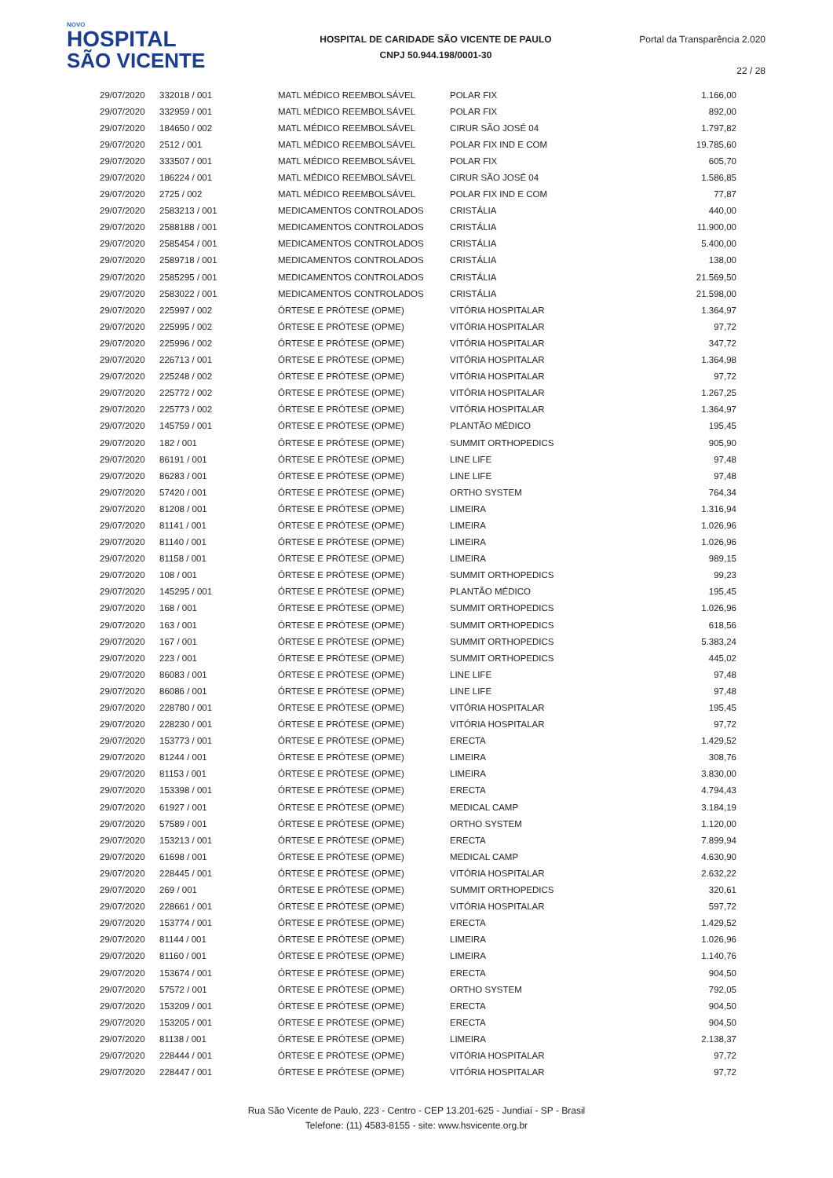NOVO
HOSPITAL
SÃO VICENTE
HOSPITAL DE CARIDADE SÃO VICENTE DE PAULO
CNPJ 50.944.198/0001-30
Portal da Transparência 2.020
22 / 28
| 29/07/2020 | 332018 / 001 | MATL MÉDICO REEMBOLSÁVEL | POLAR FIX | 1.166,00 |
| 29/07/2020 | 332959 / 001 | MATL MÉDICO REEMBOLSÁVEL | POLAR FIX | 892,00 |
| 29/07/2020 | 184650 / 002 | MATL MÉDICO REEMBOLSÁVEL | CIRUR SÃO JOSÉ 04 | 1.797,82 |
| 29/07/2020 | 2512 / 001 | MATL MÉDICO REEMBOLSÁVEL | POLAR FIX IND E COM | 19.785,60 |
| 29/07/2020 | 333507 / 001 | MATL MÉDICO REEMBOLSÁVEL | POLAR FIX | 605,70 |
| 29/07/2020 | 186224 / 001 | MATL MÉDICO REEMBOLSÁVEL | CIRUR SÃO JOSÉ 04 | 1.586,85 |
| 29/07/2020 | 2725 / 002 | MATL MÉDICO REEMBOLSÁVEL | POLAR FIX IND E COM | 77,87 |
| 29/07/2020 | 2583213 / 001 | MEDICAMENTOS CONTROLADOS | CRISTÁLIA | 440,00 |
| 29/07/2020 | 2588188 / 001 | MEDICAMENTOS CONTROLADOS | CRISTÁLIA | 11.900,00 |
| 29/07/2020 | 2585454 / 001 | MEDICAMENTOS CONTROLADOS | CRISTÁLIA | 5.400,00 |
| 29/07/2020 | 2589718 / 001 | MEDICAMENTOS CONTROLADOS | CRISTÁLIA | 138,00 |
| 29/07/2020 | 2585295 / 001 | MEDICAMENTOS CONTROLADOS | CRISTÁLIA | 21.569,50 |
| 29/07/2020 | 2583022 / 001 | MEDICAMENTOS CONTROLADOS | CRISTÁLIA | 21.598,00 |
| 29/07/2020 | 225997 / 002 | ÓRTESE E PRÓTESE (OPME) | VITÓRIA HOSPITALAR | 1.364,97 |
| 29/07/2020 | 225995 / 002 | ÓRTESE E PRÓTESE (OPME) | VITÓRIA HOSPITALAR | 97,72 |
| 29/07/2020 | 225996 / 002 | ÓRTESE E PRÓTESE (OPME) | VITÓRIA HOSPITALAR | 347,72 |
| 29/07/2020 | 226713 / 001 | ÓRTESE E PRÓTESE (OPME) | VITÓRIA HOSPITALAR | 1.364,98 |
| 29/07/2020 | 225248 / 002 | ÓRTESE E PRÓTESE (OPME) | VITÓRIA HOSPITALAR | 97,72 |
| 29/07/2020 | 225772 / 002 | ÓRTESE E PRÓTESE (OPME) | VITÓRIA HOSPITALAR | 1.267,25 |
| 29/07/2020 | 225773 / 002 | ÓRTESE E PRÓTESE (OPME) | VITÓRIA HOSPITALAR | 1.364,97 |
| 29/07/2020 | 145759 / 001 | ÓRTESE E PRÓTESE (OPME) | PLANTÃO MÉDICO | 195,45 |
| 29/07/2020 | 182 / 001 | ÓRTESE E PRÓTESE (OPME) | SUMMIT ORTHOPEDICS | 905,90 |
| 29/07/2020 | 86191 / 001 | ÓRTESE E PRÓTESE (OPME) | LINE LIFE | 97,48 |
| 29/07/2020 | 86283 / 001 | ÓRTESE E PRÓTESE (OPME) | LINE LIFE | 97,48 |
| 29/07/2020 | 57420 / 001 | ÓRTESE E PRÓTESE (OPME) | ORTHO SYSTEM | 764,34 |
| 29/07/2020 | 81208 / 001 | ÓRTESE E PRÓTESE (OPME) | LIMEIRA | 1.316,94 |
| 29/07/2020 | 81141 / 001 | ÓRTESE E PRÓTESE (OPME) | LIMEIRA | 1.026,96 |
| 29/07/2020 | 81140 / 001 | ÓRTESE E PRÓTESE (OPME) | LIMEIRA | 1.026,96 |
| 29/07/2020 | 81158 / 001 | ÓRTESE E PRÓTESE (OPME) | LIMEIRA | 989,15 |
| 29/07/2020 | 108 / 001 | ÓRTESE E PRÓTESE (OPME) | SUMMIT ORTHOPEDICS | 99,23 |
| 29/07/2020 | 145295 / 001 | ÓRTESE E PRÓTESE (OPME) | PLANTÃO MÉDICO | 195,45 |
| 29/07/2020 | 168 / 001 | ÓRTESE E PRÓTESE (OPME) | SUMMIT ORTHOPEDICS | 1.026,96 |
| 29/07/2020 | 163 / 001 | ÓRTESE E PRÓTESE (OPME) | SUMMIT ORTHOPEDICS | 618,56 |
| 29/07/2020 | 167 / 001 | ÓRTESE E PRÓTESE (OPME) | SUMMIT ORTHOPEDICS | 5.383,24 |
| 29/07/2020 | 223 / 001 | ÓRTESE E PRÓTESE (OPME) | SUMMIT ORTHOPEDICS | 445,02 |
| 29/07/2020 | 86083 / 001 | ÓRTESE E PRÓTESE (OPME) | LINE LIFE | 97,48 |
| 29/07/2020 | 86086 / 001 | ÓRTESE E PRÓTESE (OPME) | LINE LIFE | 97,48 |
| 29/07/2020 | 228780 / 001 | ÓRTESE E PRÓTESE (OPME) | VITÓRIA HOSPITALAR | 195,45 |
| 29/07/2020 | 228230 / 001 | ÓRTESE E PRÓTESE (OPME) | VITÓRIA HOSPITALAR | 97,72 |
| 29/07/2020 | 153773 / 001 | ÓRTESE E PRÓTESE (OPME) | ERECTA | 1.429,52 |
| 29/07/2020 | 81244 / 001 | ÓRTESE E PRÓTESE (OPME) | LIMEIRA | 308,76 |
| 29/07/2020 | 81153 / 001 | ÓRTESE E PRÓTESE (OPME) | LIMEIRA | 3.830,00 |
| 29/07/2020 | 153398 / 001 | ÓRTESE E PRÓTESE (OPME) | ERECTA | 4.794,43 |
| 29/07/2020 | 61927 / 001 | ÓRTESE E PRÓTESE (OPME) | MEDICAL CAMP | 3.184,19 |
| 29/07/2020 | 57589 / 001 | ÓRTESE E PRÓTESE (OPME) | ORTHO SYSTEM | 1.120,00 |
| 29/07/2020 | 153213 / 001 | ÓRTESE E PRÓTESE (OPME) | ERECTA | 7.899,94 |
| 29/07/2020 | 61698 / 001 | ÓRTESE E PRÓTESE (OPME) | MEDICAL CAMP | 4.630,90 |
| 29/07/2020 | 228445 / 001 | ÓRTESE E PRÓTESE (OPME) | VITÓRIA HOSPITALAR | 2.632,22 |
| 29/07/2020 | 269 / 001 | ÓRTESE E PRÓTESE (OPME) | SUMMIT ORTHOPEDICS | 320,61 |
| 29/07/2020 | 228661 / 001 | ÓRTESE E PRÓTESE (OPME) | VITÓRIA HOSPITALAR | 597,72 |
| 29/07/2020 | 153774 / 001 | ÓRTESE E PRÓTESE (OPME) | ERECTA | 1.429,52 |
| 29/07/2020 | 81144 / 001 | ÓRTESE E PRÓTESE (OPME) | LIMEIRA | 1.026,96 |
| 29/07/2020 | 81160 / 001 | ÓRTESE E PRÓTESE (OPME) | LIMEIRA | 1.140,76 |
| 29/07/2020 | 153674 / 001 | ÓRTESE E PRÓTESE (OPME) | ERECTA | 904,50 |
| 29/07/2020 | 57572 / 001 | ÓRTESE E PRÓTESE (OPME) | ORTHO SYSTEM | 792,05 |
| 29/07/2020 | 153209 / 001 | ÓRTESE E PRÓTESE (OPME) | ERECTA | 904,50 |
| 29/07/2020 | 153205 / 001 | ÓRTESE E PRÓTESE (OPME) | ERECTA | 904,50 |
| 29/07/2020 | 81138 / 001 | ÓRTESE E PRÓTESE (OPME) | LIMEIRA | 2.138,37 |
| 29/07/2020 | 228444 / 001 | ÓRTESE E PRÓTESE (OPME) | VITÓRIA HOSPITALAR | 97,72 |
| 29/07/2020 | 228447 / 001 | ÓRTESE E PRÓTESE (OPME) | VITÓRIA HOSPITALAR | 97,72 |
Rua São Vicente de Paulo, 223 - Centro - CEP 13.201-625 - Jundiaí - SP - Brasil
Telefone: (11) 4583-8155 - site: www.hsvicente.org.br